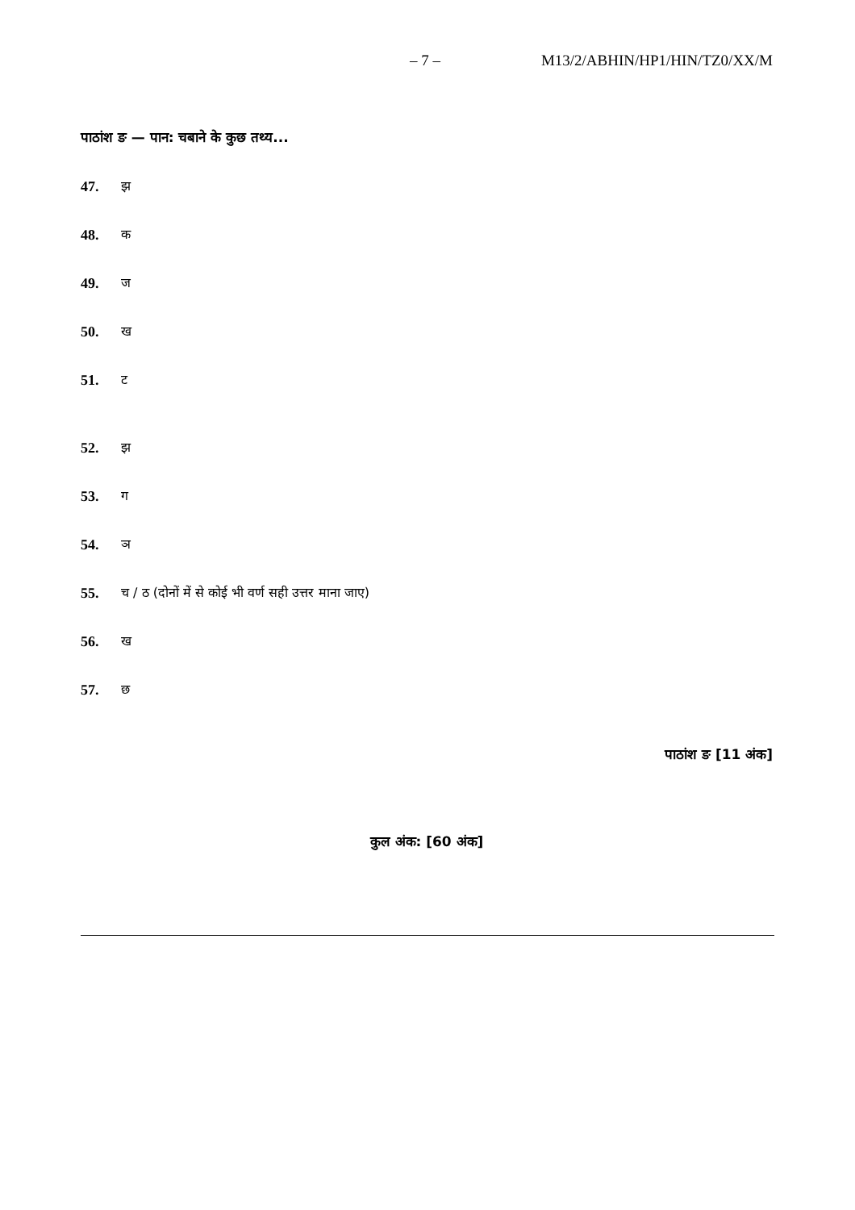– 7 – M13/2/ABHIN/HP1/HIN/TZ0/XX/M
पाठांश ङ — पान: चबाने के कुछ तथ्य...
47. झ
48. क
49. ज
50. ख
51. ट
52. झ
53. ग
54. ञ
55. च / ठ (दोनों में से कोई भी वर्ण सही उत्तर माना जाए)
56. ख
57. छ
पाठांश ङ [11 अंक]
कुल अंक: [60 अंक]